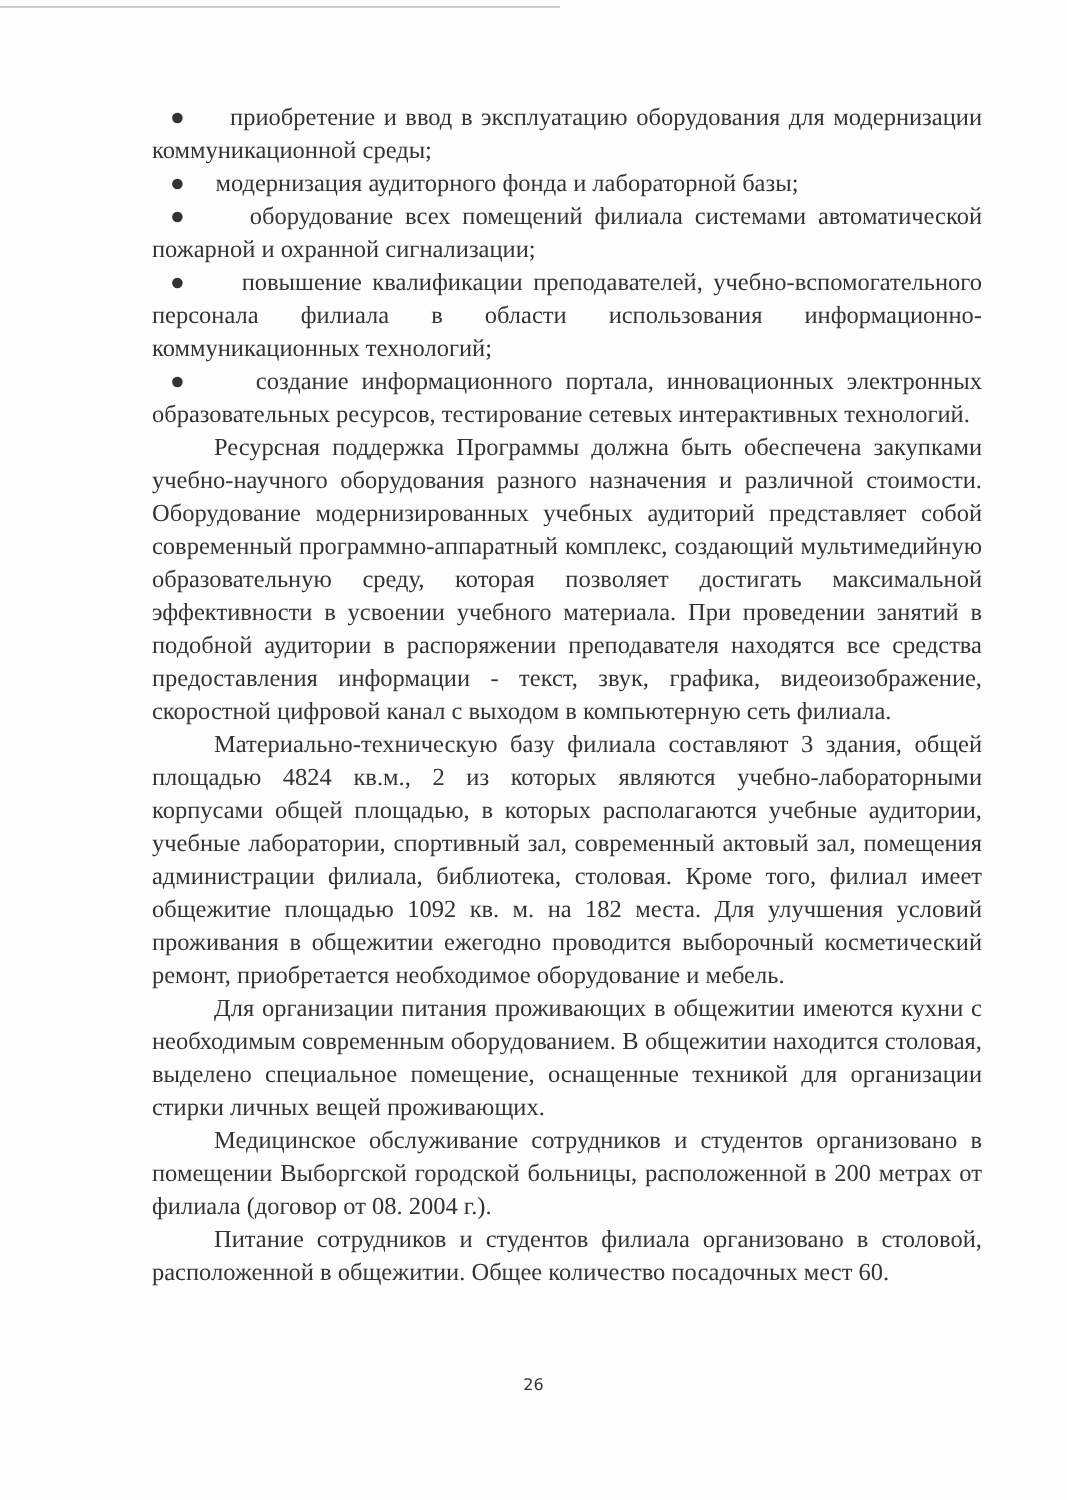● приобретение и ввод в эксплуатацию оборудования для модернизации коммуникационной среды;
● модернизация аудиторного фонда и лабораторной базы;
● оборудование всех помещений филиала системами автоматической пожарной и охранной сигнализации;
● повышение квалификации преподавателей, учебно-вспомогательного персонала филиала в области использования информационно-коммуникационных технологий;
● создание информационного портала, инновационных электронных образовательных ресурсов, тестирование сетевых интерактивных технологий.
Ресурсная поддержка Программы должна быть обеспечена закупками учебно-научного оборудования разного назначения и различной стоимости. Оборудование модернизированных учебных аудиторий представляет собой современный программно-аппаратный комплекс, создающий мультимедийную образовательную среду, которая позволяет достигать максимальной эффективности в усвоении учебного материала. При проведении занятий в подобной аудитории в распоряжении преподавателя находятся все средства предоставления информации - текст, звук, графика, видеоизображение, скоростной цифровой канал с выходом в компьютерную сеть филиала.
Материально-техническую базу филиала составляют 3 здания, общей площадью 4824 кв.м., 2 из которых являются учебно-лабораторными корпусами общей площадью, в которых располагаются учебные аудитории, учебные лаборатории, спортивный зал, современный актовый зал, помещения администрации филиала, библиотека, столовая. Кроме того, филиал имеет общежитие площадью 1092 кв. м. на 182 места. Для улучшения условий проживания в общежитии ежегодно проводится выборочный косметический ремонт, приобретается необходимое оборудование и мебель.
Для организации питания проживающих в общежитии имеются кухни с необходимым современным оборудованием. В общежитии находится столовая, выделено специальное помещение, оснащенные техникой для организации стирки личных вещей проживающих.
Медицинское обслуживание сотрудников и студентов организовано в помещении Выборгской городской больницы, расположенной в 200 метрах от филиала (договор от 08. 2004 г.).
Питание сотрудников и студентов филиала организовано в столовой, расположенной в общежитии. Общее количество посадочных мест 60.
26